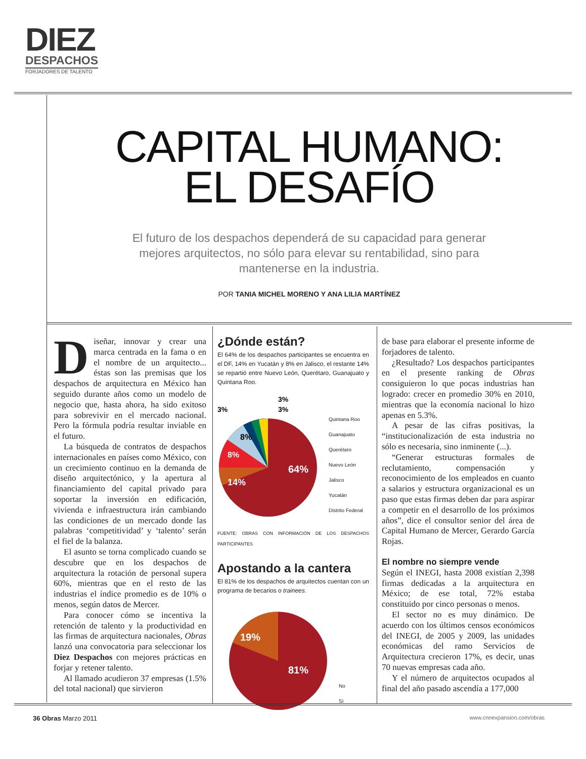DIEZ
DESPACHOS
FORJADORES DE TALENTO
CAPITAL HUMANO:
EL DESAFÍO
El futuro de los despachos dependerá de su capacidad para generar mejores arquitectos, no sólo para elevar su rentabilidad, sino para mantenerse en la industria.
POR TANIA MICHEL MORENO Y ANA LILIA MARTÍNEZ
Diseñar, innovar y crear una marca centrada en la fama o en el nombre de un arquitecto... éstas son las premisas que los despachos de arquitectura en México han seguido durante años como un modelo de negocio que, hasta ahora, ha sido exitoso para sobrevivir en el mercado nacional. Pero la fórmula podría resultar inviable en el futuro.
La búsqueda de contratos de despachos internacionales en países como México, con un crecimiento continuo en la demanda de diseño arquitectónico, y la apertura al financiamiento del capital privado para soportar la inversión en edificación, vivienda e infraestructura irán cambiando las condiciones de un mercado donde las palabras ‘competitividad’ y ‘talento’ serán el fiel de la balanza.
El asunto se torna complicado cuando se descubre que en los despachos de arquitectura la rotación de personal supera 60%, mientras que en el resto de las industrias el índice promedio es de 10% o menos, según datos de Mercer.
Para conocer cómo se incentiva la retención de talento y la productividad en las firmas de arquitectura nacionales, Obras lanzó una convocatoria para seleccionar los Diez Despachos con mejores prácticas en forjar y retener talento.
Al llamado acudieron 37 empresas (1.5% del total nacional) que sirvieron
¿Dónde están?
El 64% de los despachos participantes se encuentra en el DF, 14% en Yucatán y 8% en Jalisco, el restante 14% se repartió entre Nuevo León, Querétaro, Guanajuato y Quintana Roo.
64%
14%
8%
8%
3%
3%
3%
Quintana Roo
Guanajuato
Querétaro
Nuevo León
Jalisco
Yucatán
Distrito Federal
FUENTE: OBRAS CON INFORMACIÓN DE LOS DESPACHOS PARTICIPANTES
Apostando a la cantera
El 81% de los despachos de arquitectos cuentan con un programa de becarios o trainees.
19%
81%
No
Sí
de base para elaborar el presente informe de forjadores de talento.
¿Resultado? Los despachos participantes en el presente ranking de Obras consiguieron lo que pocas industrias han logrado: crecer en promedio 30% en 2010, mientras que la economía nacional lo hizo apenas en 5.3%.
A pesar de las cifras positivas, la “institucionalización de esta industria no sólo es necesaria, sino inminente (...).
“Generar estructuras formales de reclutamiento, compensación y reconocimiento de los empleados en cuanto a salarios y estructura organizacional es un paso que estas firmas deben dar para aspirar a competir en el desarrollo de los próximos años”, dice el consultor senior del área de Capital Humano de Mercer, Gerardo García Rojas.
El nombre no siempre vende
Según el INEGI, hasta 2008 existían 2,398 firmas dedicadas a la arquitectura en México; de ese total, 72% estaba constituido por cinco personas o menos.
El sector no es muy dinámico. De acuerdo con los últimos censos económicos del INEGI, de 2005 y 2009, las unidades económicas del ramo Servicios de Arquitectura crecieron 17%, es decir, unas 70 nuevas empresas cada año.
Y el número de arquitectos ocupados al final del año pasado ascendía a 177,000
36 Obras Marzo 2011 www.cnnexpansion.com/obras